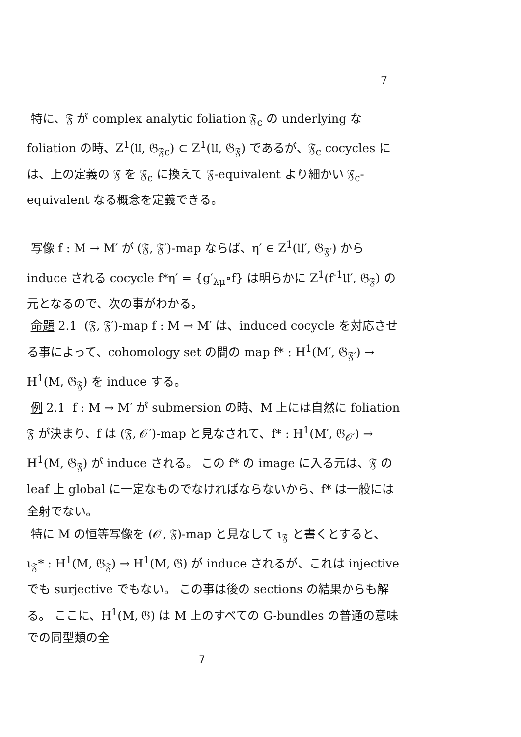7
特に、𝔉 が complex analytic foliation 𝔉<sub>c</sub> の underlying な foliation の時、Z<sup>1</sup>(𝔘, 𝔊<sub>𝔉c</sub>) ⊂ Z<sup>1</sup>(𝔘, 𝔊<sub>𝔉</sub>) であるが、𝔉<sub>c</sub> cocycles には、上の定義の 𝔉 を 𝔉<sub>c</sub> に換えて 𝔉-equivalent より細かい 𝔉<sub>c</sub>-equivalent なる概念を定義できる。
写像 f : M → M′ が (𝔉, 𝔉′)-map ならば、η′ ∈ Z<sup>1</sup>(𝔘′, 𝔊<sub>𝔉′</sub>) から induce される cocycle f*η′ = {g′<sub>λμ</sub>∘f} は明らかに Z<sup>1</sup>(f<sup>-1</sup>𝔘′, 𝔊<sub>𝔉</sub>) の元となるので、次の事がわかる。
命題 2.1 (𝔉, 𝔉′)-map f : M → M′ は、induced cocycle を対応させる事によって、cohomology set の間の map f* : H<sup>1</sup>(M′, 𝔊<sub>𝔉′</sub>) → H<sup>1</sup>(M, 𝔊<sub>𝔉</sub>) を induce する。
例 2.1 f : M → M′ が submersion の時、M 上には自然に foliation 𝔉 が決まり、f は (𝔉, 𝒪′)-map と見なされて、f* : H<sup>1</sup>(M′, 𝔊<sub>𝒪′</sub>) → H<sup>1</sup>(M, 𝔊<sub>𝔉</sub>) が induce される。 この f* の image に入る元は、𝔉 の leaf 上 global に一定なものでなければならないから、f* は一般には全射でない。
特に M の恒等写像を (𝒪, 𝔉)-map と見なして ι<sub>𝔉</sub> と書くとすると、ι<sub>𝔉</sub>* : H<sup>1</sup>(M, 𝔊<sub>𝔉</sub>) → H<sup>1</sup>(M, 𝔊) が induce されるが、これは injective でも surjective でもない。 この事は後の sections の結果からも解る。 ここに、H<sup>1</sup>(M, 𝔊) は M 上のすべての G-bundles の普通の意味での同型類の全
7